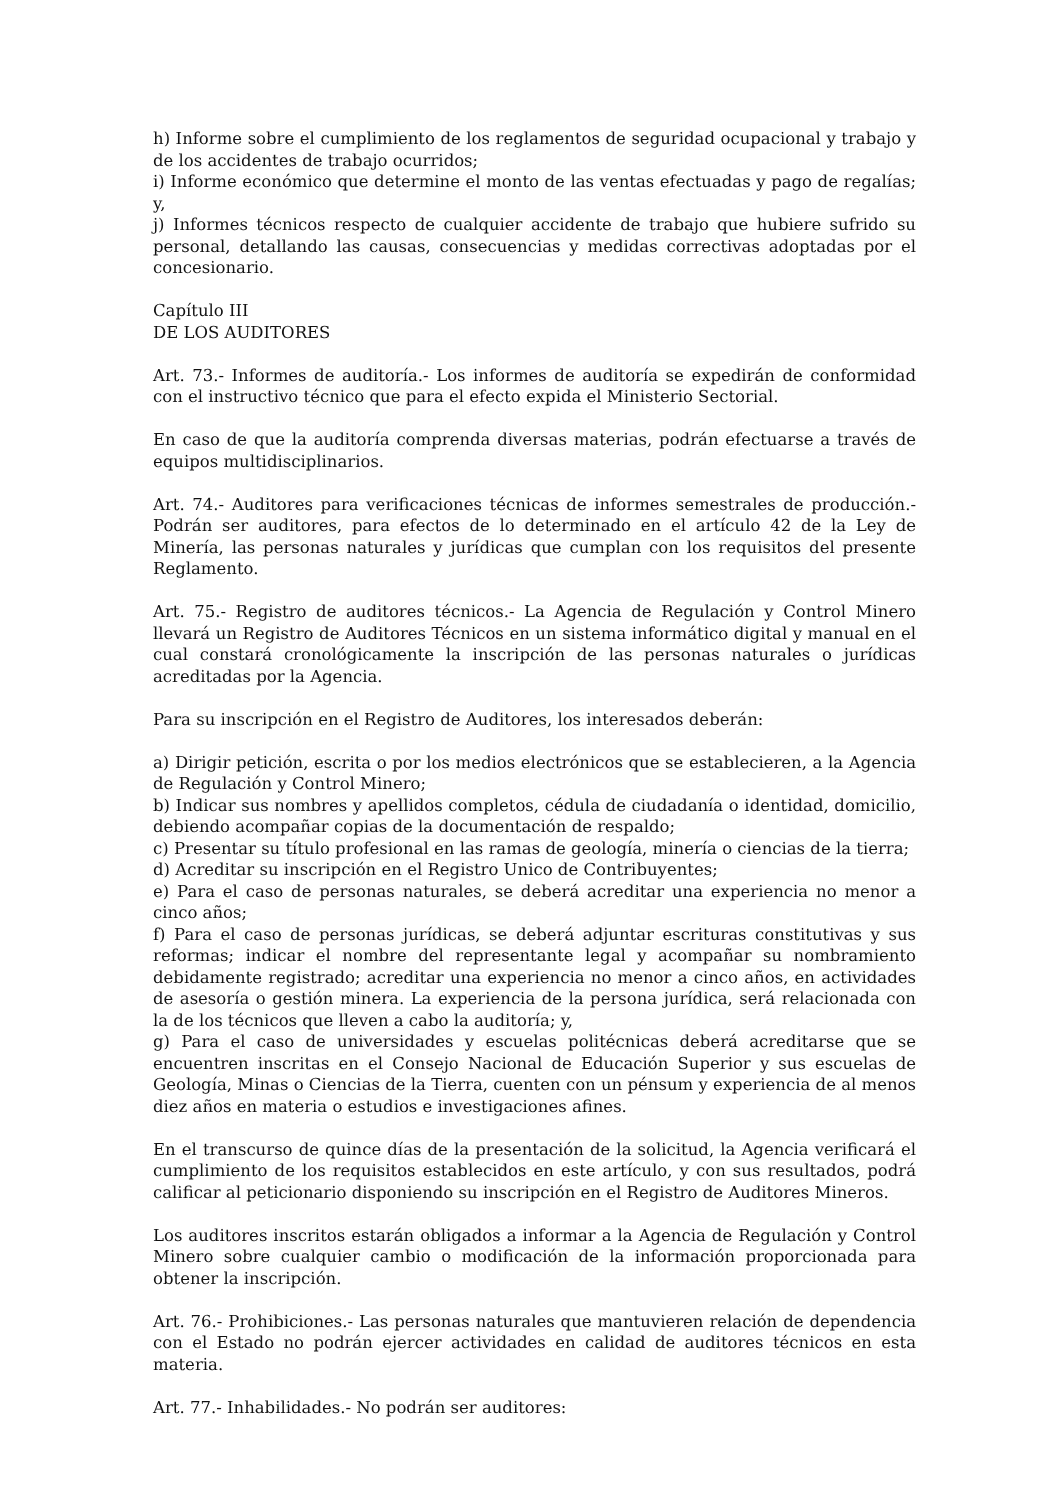h) Informe sobre el cumplimiento de los reglamentos de seguridad ocupacional y trabajo y de los accidentes de trabajo ocurridos;
i) Informe económico que determine el monto de las ventas efectuadas y pago de regalías; y,
j) Informes técnicos respecto de cualquier accidente de trabajo que hubiere sufrido su personal, detallando las causas, consecuencias y medidas correctivas adoptadas por el concesionario.
Capítulo III
DE LOS AUDITORES
Art. 73.- Informes de auditoría.- Los informes de auditoría se expedirán de conformidad con el instructivo técnico que para el efecto expida el Ministerio Sectorial.
En caso de que la auditoría comprenda diversas materias, podrán efectuarse a través de equipos multidisciplinarios.
Art. 74.- Auditores para verificaciones técnicas de informes semestrales de producción.- Podrán ser auditores, para efectos de lo determinado en el artículo 42 de la Ley de Minería, las personas naturales y jurídicas que cumplan con los requisitos del presente Reglamento.
Art. 75.- Registro de auditores técnicos.- La Agencia de Regulación y Control Minero llevará un Registro de Auditores Técnicos en un sistema informático digital y manual en el cual constará cronológicamente la inscripción de las personas naturales o jurídicas acreditadas por la Agencia.
Para su inscripción en el Registro de Auditores, los interesados deberán:
a) Dirigir petición, escrita o por los medios electrónicos que se establecieren, a la Agencia de Regulación y Control Minero;
b) Indicar sus nombres y apellidos completos, cédula de ciudadanía o identidad, domicilio, debiendo acompañar copias de la documentación de respaldo;
c) Presentar su título profesional en las ramas de geología, minería o ciencias de la tierra;
d) Acreditar su inscripción en el Registro Unico de Contribuyentes;
e) Para el caso de personas naturales, se deberá acreditar una experiencia no menor a cinco años;
f) Para el caso de personas jurídicas, se deberá adjuntar escrituras constitutivas y sus reformas; indicar el nombre del representante legal y acompañar su nombramiento debidamente registrado; acreditar una experiencia no menor a cinco años, en actividades de asesoría o gestión minera. La experiencia de la persona jurídica, será relacionada con la de los técnicos que lleven a cabo la auditoría; y,
g) Para el caso de universidades y escuelas politécnicas deberá acreditarse que se encuentren inscritas en el Consejo Nacional de Educación Superior y sus escuelas de Geología, Minas o Ciencias de la Tierra, cuenten con un pénsum y experiencia de al menos diez años en materia o estudios e investigaciones afines.
En el transcurso de quince días de la presentación de la solicitud, la Agencia verificará el cumplimiento de los requisitos establecidos en este artículo, y con sus resultados, podrá calificar al peticionario disponiendo su inscripción en el Registro de Auditores Mineros.
Los auditores inscritos estarán obligados a informar a la Agencia de Regulación y Control Minero sobre cualquier cambio o modificación de la información proporcionada para obtener la inscripción.
Art. 76.- Prohibiciones.- Las personas naturales que mantuvieren relación de dependencia con el Estado no podrán ejercer actividades en calidad de auditores técnicos en esta materia.
Art. 77.- Inhabilidades.- No podrán ser auditores: